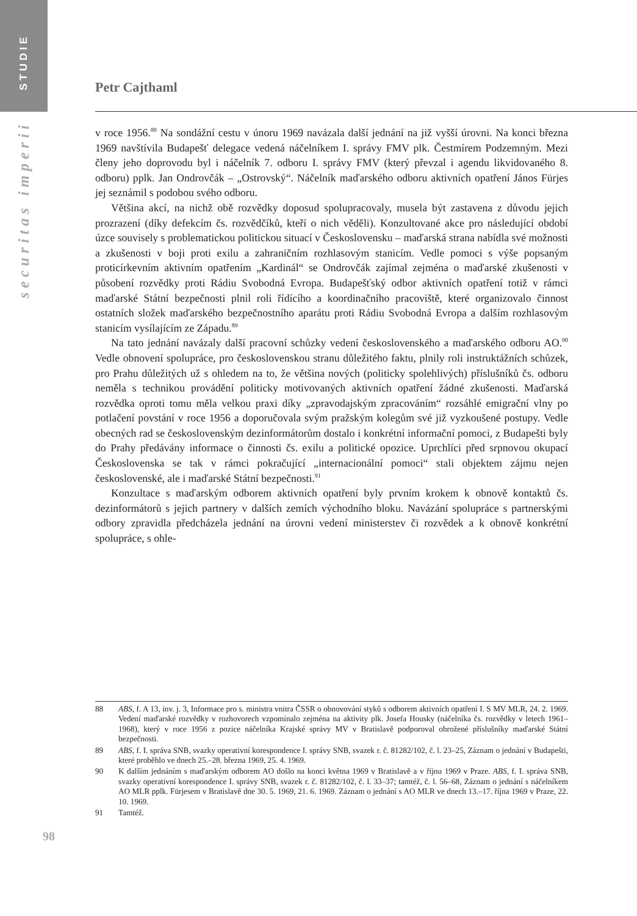STUDIE
securitas imperii
Petr Cajthaml
v roce 1956.<sup>88</sup> Na sondážní cestu v únoru 1969 navázala další jednání na již vyšší úrovni. Na konci března 1969 navštívila Budapešť delegace vedená náčelníkem I. správy FMV plk. Čestmírem Podzemným. Mezi členy jeho doprovodu byl i náčelník 7. odboru I. správy FMV (který převzal i agendu likvidovaného 8. odboru) pplk. Jan Ondrovčák – „Ostrovský“. Náčelník maďarského odboru aktivních opatření János Fürjes jej seznámil s podobou svého odboru.
Většina akcí, na nichž obě rozvědky doposud spolupracovaly, musela být zastavena z důvodu jejich prozrazení (díky defekcím čs. rozvědčíků, kteří o nich věděli). Konzultované akce pro následující období úzce souvisely s problematickou politickou situací v Československu – maďarská strana nabídla své možnosti a zkušenosti v boji proti exilu a zahraničním rozhlasovým stanicím. Vedle pomoci s výše popsaným proticírkevním aktivním opatřením „Kardinál“ se Ondrovčák zajímal zejména o maďarské zkušenosti v působení rozvědky proti Rádiu Svobodná Evropa. Budapešťský odbor aktivních opatření totiž v rámci maďarské Státní bezpečnosti plnil roli řídícího a koordinačního pracoviště, které organizovalo činnost ostatních složek maďarského bezpečnostního aparátu proti Rádiu Svobodná Evropa a dalším rozhlasovým stanicím vysílajícím ze Západu.<sup>89</sup>
Na tato jednání navázaly další pracovní schůzky vedení československého a maďarského odboru AO.<sup>90</sup> Vedle obnovení spolupráce, pro československou stranu důležitého faktu, plnily roli instruktážních schůzek, pro Prahu důležitých už s ohledem na to, že většina nových (politicky spolehlivých) příslušníků čs. odboru neměla s technikou provádění politicky motivovaných aktivních opatření žádné zkušenosti. Maďarská rozvědka oproti tomu měla velkou praxi díky „zpravodajským zpracováním“ rozsáhlé emigrační vlny po potlačení povstání v roce 1956 a doporučovala svým pražským kolegům své již vyzkoušené postupy. Vedle obecných rad se československým dezinformátorům dostalo i konkrétní informační pomoci, z Budapešti byly do Prahy předávány informace o činnosti čs. exilu a politické opozice. Uprchlíci před srpnovou okupací Československa se tak v rámci pokračující „internacionální pomoci“ stali objektem zájmu nejen československé, ale i maďarské Státní bezpečnosti.<sup>91</sup>
Konzultace s maďarským odborem aktivních opatření byly prvním krokem k obnově kontaktů čs. dezinformátorů s jejich partnery v dalších zemích východního bloku. Navázání spolupráce s partnerskými odbory zpravidla předcházela jednání na úrovni vedení ministerstev či rozvědek a k obnově konkrétní spolupráce, s ohle-
88 ABS, f. A 13, inv. j. 3, Informace pro s. ministra vnitra ČSSR o obnovování styků s odborem aktivních opatření I. S MV MLR, 24. 2. 1969. Vedení maďarské rozvědky v rozhovorech vzpomínalo zejména na aktivity plk. Josefa Housky (náčelníka čs. rozvědky v letech 1961–1968), který v roce 1956 z pozice náčelníka Krajské správy MV v Bratislavě podporoval ohrožené příslušníky maďarské Státní bezpečnosti.
89 ABS, f. I. správa SNB, svazky operativní korespondence I. správy SNB, svazek r. č. 81282/102, č. l. 23–25, Záznam o jednání v Budapešti, které proběhlo ve dnech 25.–28. března 1969, 25. 4. 1969.
90 K dalším jednáním s maďarským odborem AO došlo na konci května 1969 v Bratislavě a v říjnu 1969 v Praze. ABS, f. I. správa SNB, svazky operativní korespondence I. správy SNB, svazek r. č. 81282/102, č. l. 33–37; tamtéž, č. l. 56–68, Záznam o jednání s náčelníkem AO MLR pplk. Fürjesem v Bratislavě dne 30. 5. 1969, 21. 6. 1969. Záznam o jednání s AO MLR ve dnech 13.–17. října 1969 v Praze, 22. 10. 1969.
91 Tamtéž.
98